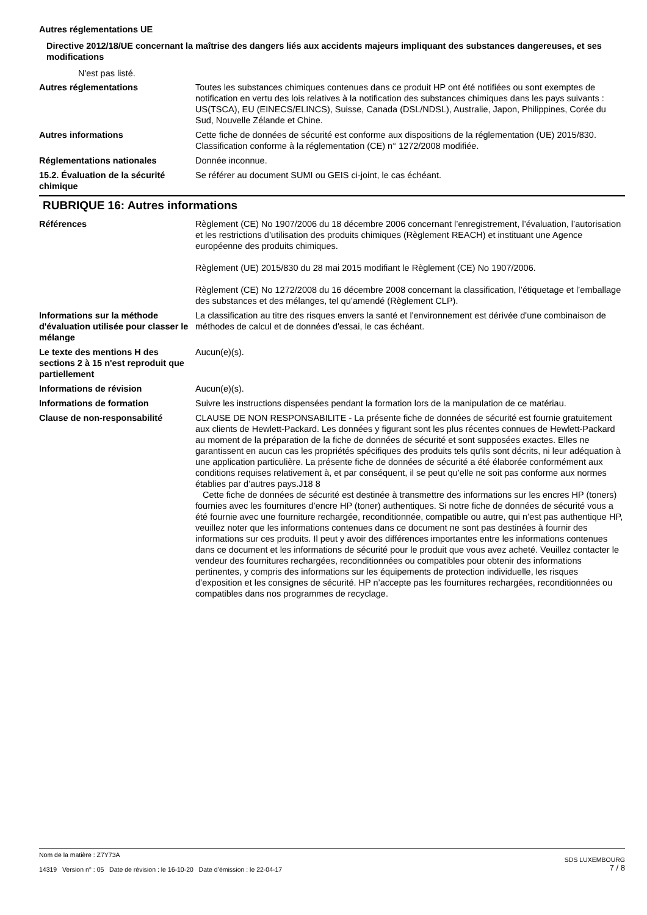Autres réglementations UE
Directive 2012/18/UE concernant la maîtrise des dangers liés aux accidents majeurs impliquant des substances dangereuses, et ses modifications
N'est pas listé.
Autres réglementations Toutes les substances chimiques contenues dans ce produit HP ont été notifiées ou sont exemptes de notification en vertu des lois relatives à la notification des substances chimiques dans les pays suivants : US(TSCA), EU (EINECS/ELINCS), Suisse, Canada (DSL/NDSL), Australie, Japon, Philippines, Corée du Sud, Nouvelle Zélande et Chine.
Autres informations Cette fiche de données de sécurité est conforme aux dispositions de la réglementation (UE) 2015/830. Classification conforme à la réglementation (CE) n° 1272/2008 modifiée.
Réglementations nationales Donnée inconnue.
15.2. Évaluation de la sécurité chimique
Se référer au document SUMI ou GEIS ci-joint, le cas échéant.
RUBRIQUE 16: Autres informations
Références Règlement (CE) No 1907/2006 du 18 décembre 2006 concernant l’enregistrement, l’évaluation, l’autorisation et les restrictions d’utilisation des produits chimiques (Règlement REACH) et instituant une Agence européenne des produits chimiques.
Règlement (UE) 2015/830 du 28 mai 2015 modifiant le Règlement (CE) No 1907/2006.
Règlement (CE) No 1272/2008 du 16 décembre 2008 concernant la classification, l’étiquetage et l’emballage des substances et des mélanges, tel qu’amendé (Règlement CLP).
Informations sur la méthode d'évaluation utilisée pour classer le mélange
La classification au titre des risques envers la santé et l'environnement est dérivée d'une combinaison de méthodes de calcul et de données d'essai, le cas échéant.
Le texte des mentions H des sections 2 à 15 n'est reproduit que partiellement
Aucun(e)(s).
Informations de révision Aucun(e)(s).
Informations de formation Suivre les instructions dispensées pendant la formation lors de la manipulation de ce matériau.
Clause de non-responsabilité CLAUSE DE NON RESPONSABILITE - La présente fiche de données de sécurité est fournie gratuitement aux clients de Hewlett-Packard. Les données y figurant sont les plus récentes connues de Hewlett-Packard au moment de la préparation de la fiche de données de sécurité et sont supposées exactes. Elles ne garantissent en aucun cas les propriétés spécifiques des produits tels qu'ils sont décrits, ni leur adéquation à une application particulière. La présente fiche de données de sécurité a été élaborée conformément aux conditions requises relativement à, et par conséquent, il se peut qu’elle ne soit pas conforme aux normes établies par d’autres pays.J18 8
Cette fiche de données de sécurité est destinée à transmettre des informations sur les encres HP (toners) fournies avec les fournitures d’encre HP (toner) authentiques. Si notre fiche de données de sécurité vous a été fournie avec une fourniture rechargée, reconditionnée, compatible ou autre, qui n’est pas authentique HP, veuillez noter que les informations contenues dans ce document ne sont pas destinées à fournir des informations sur ces produits. Il peut y avoir des différences importantes entre les informations contenues dans ce document et les informations de sécurité pour le produit que vous avez acheté. Veuillez contacter le vendeur des fournitures rechargées, reconditionnées ou compatibles pour obtenir des informations pertinentes, y compris des informations sur les équipements de protection individuelle, les risques d’exposition et les consignes de sécurité. HP n’accepte pas les fournitures rechargées, reconditionnées ou compatibles dans nos programmes de recyclage.
Nom de la matière : Z7Y73A
14319 Version n° : 05 Date de révision : le 16-10-20 Date d’émission : le 22-04-17
SDS LUXEMBOURG
7 / 8